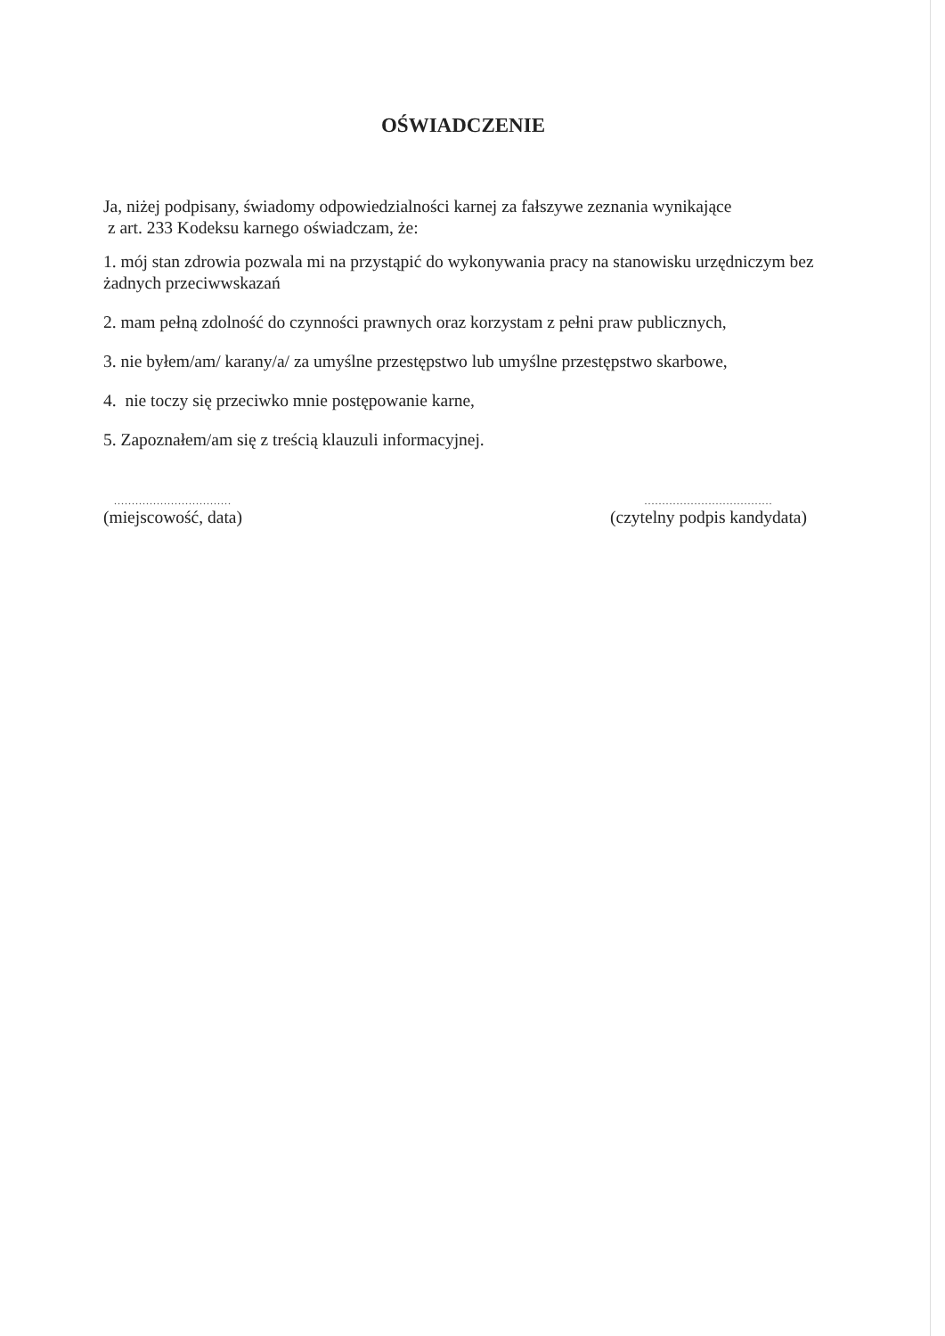OŚWIADCZENIE
Ja, niżej podpisany, świadomy odpowiedzialności karnej za fałszywe zeznania wynikające
z art. 233 Kodeksu karnego oświadczam, że:
1. mój stan zdrowia pozwala mi na przystąpić do wykonywania pracy na stanowisku urzędniczym bez żadnych przeciwwskazań
2. mam pełną zdolność do czynności prawnych oraz korzystam z pełni praw publicznych,
3. nie byłem/am/ karany/a/ za umyślne przestępstwo lub umyślne przestępstwo skarbowe,
4. nie toczy się przeciwko mnie postępowanie karne,
5. Zapoznałem/am się z treścią klauzuli informacyjnej.
.................................
(miejscowość, data)
....................................
(czytelny podpis kandydata)